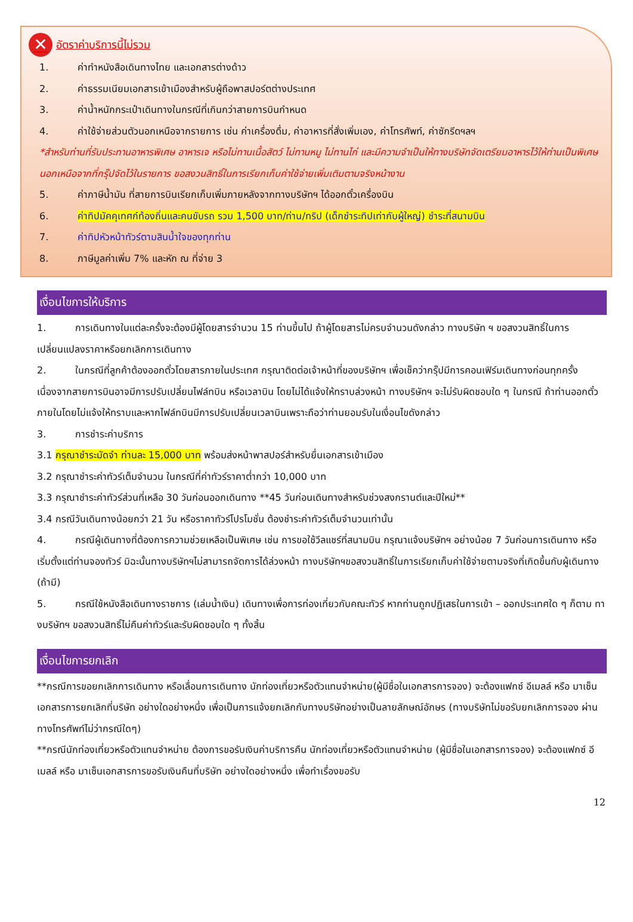✕ อัตราค่าบริการนี้ไม่รวม
1. ค่าทำหนังสือเดินทางไทย และเอกสารต่างด้าว
2. ค่าธรรมเนียมเอกสารเข้าเมืองสำหรับผู้ถือพาสปอร์ตต่างประเทศ
3. ค่าน้ำหนักกระเป๋าเดินทางในกรณีที่เกินกว่าสายการบินกำหนด
4. ค่าใช้จ่ายส่วนตัวนอกเหนือจากรายการ เช่น ค่าเครื่องดื่ม, ค่าอาหารที่สั่งเพิ่มเอง, ค่าโทรศัพท์, ค่าซักรีดฯลฯ
*สำหรับท่านที่รับประทานอาหารพิเศษ อาหารเจ หรือไม่ทานเนื้อสัตว์ ไม่ทานหมู ไม่ทานไก่ และมีความจำเป็นให้ทางบริษัทจัดเตรียมอาหารไว้ให้ท่านเป็นพิเศษนอกเหนือจากที่กรุ๊ปจัดไว้ในรายการ ขอสงวนสิทธิ์ในการเรียกเก็บค่าใช้จ่ายเพิ่มเติมตามจริงหน้างาน
5. ค่าภาษีน้ำมัน ที่สายการบินเรียกเก็บเพิ่มภายหลังจากทางบริษัทฯ ได้ออกตั๋วเครื่องบิน
6. ค่าทิปมัคคุเทศก์ท้องถิ่นและคนขับรถ รวม 1,500 บาท/ท่าน/ทริป (เด็กชำระทิปเท่ากับผู้ใหญ่) ชำระที่สนามบิน
7. ค่าทิปหัวหน้าทัวร์ตามสินน้ำใจของทุกท่าน
8. ภาษีมูลค่าเพิ่ม 7% และหัก ณ ที่จ่าย 3
เงื่อนไขการให้บริการ
1. การเดินทางในแต่ละครั้งจะต้องมีผู้โดยสารจำนวน 15 ท่านขึ้นไป ถ้าผู้โดยสารไม่ครบจำนวนดังกล่าว ทางบริษัท ฯ ขอสงวนสิทธิ์ในการเปลี่ยนแปลงราคาหรือยกเลิกการเดินทาง
2. ในกรณีที่ลูกค้าต้องออกตั๋วโดยสารภายในประเทศ กรุณาติดต่อเจ้าหน้าที่ของบริษัทฯ เพื่อเช็คว่ากรุ๊ปมีการคอนเฟิร์มเดินทางก่อนทุกครั้ง เนื่องจากสายการบินอาจมีการปรับเปลี่ยนไฟล์ทบิน หรือเวลาบิน โดยไม่ได้แจ้งให้ทราบล่วงหน้า ทางบริษัทฯ จะไม่รับผิดชอบใด ๆ ในกรณี ถ้าท่านออกตั๋วภายในโดยไม่แจ้งให้ทราบและหากไฟล์ทบินมีการปรับเปลี่ยนเวลาบินเพราะถือว่าท่านยอมรับในเงื่อนไขดังกล่าว
3. การชำระค่าบริการ
3.1 กรุณาชำระมัดจำ ท่านละ 15,000 บาท พร้อมส่งหน้าพาสปอร์สำหรับยื่นเอกสารเข้าเมือง
3.2 กรุณาชำระค่าทัวร์เต็มจำนวน ในกรณีที่ค่าทัวร์ราคาต่ำกว่า 10,000 บาท
3.3 กรุณาชำระค่าทัวร์ส่วนที่เหลือ 30 วันก่อนออกเดินทาง **45 วันก่อนเดินทางสำหรับช่วงสงกรานต์และปีใหม่**
3.4 กรณีวันเดินทางน้อยกว่า 21 วัน หรือราคาทัวร์โปรโมชั่น ต้องชำระค่าทัวร์เต็มจำนวนเท่านั้น
4. กรณีผู้เดินทางที่ต้องการความช่วยเหลือเป็นพิเศษ เช่น การขอใช้วีลแชร์ที่สนามบิน กรุณาแจ้งบริษัทฯ อย่างน้อย 7 วันก่อนการเดินทาง หรือเริ่มตั้งแต่ท่านจองทัวร์ มิฉะนั้นทางบริษัทฯไม่สามารถจัดการได้ล่วงหน้า ทางบริษัทฯขอสงวนสิทธิ์ในการเรียกเก็บค่าใช้จ่ายตามจริงที่เกิดขึ้นกับผู้เดินทาง (ถ้ามี)
5. กรณีใช้หนังสือเดินทางราชการ (เล่มน้ำเงิน) เดินทางเพื่อการท่องเที่ยวกับคณะทัวร์ หากท่านถูกปฏิเสธในการเข้า – ออกประเทศใด ๆ ก็ตาม ทางบริษัทฯ ขอสงวนสิทธิ์ไม่คืนค่าทัวร์และรับผิดชอบใด ๆ ทั้งสิ้น
เงื่อนไขการยกเลิก
**กรณีการขอยกเลิกการเดินทาง หรือเลื่อนการเดินทาง นักท่องเที่ยวหรือตัวแทนจำหน่าย(ผู้มีชื่อในเอกสารการจอง) จะต้องแฟกซ์ อีเมลล์ หรือ มาเซ็นเอกสารการยกเลิกที่บริษัท อย่างใดอย่างหนึ่ง เพื่อเป็นการแจ้งยกเลิกกับทางบริษัทอย่างเป็นลายลักษณ์อักษร (ทางบริษัทไม่ขอรับยกเลิกการจอง ผ่านทางโทรศัพท์ไม่ว่ากรณีใดๆ)
**กรณีนักท่องเที่ยวหรือตัวแทนจำหน่าย ต้องการขอรับเงินค่าบริการคืน นักท่องเที่ยวหรือตัวแทนจำหน่าย (ผู้มีชื่อในเอกสารการจอง) จะต้องแฟกซ์ อีเมลล์ หรือ มาเซ็นเอกสารการขอรับเงินคืนที่บริษัท อย่างใดอย่างหนึ่ง เพื่อทำเรื่องขอรับ
12